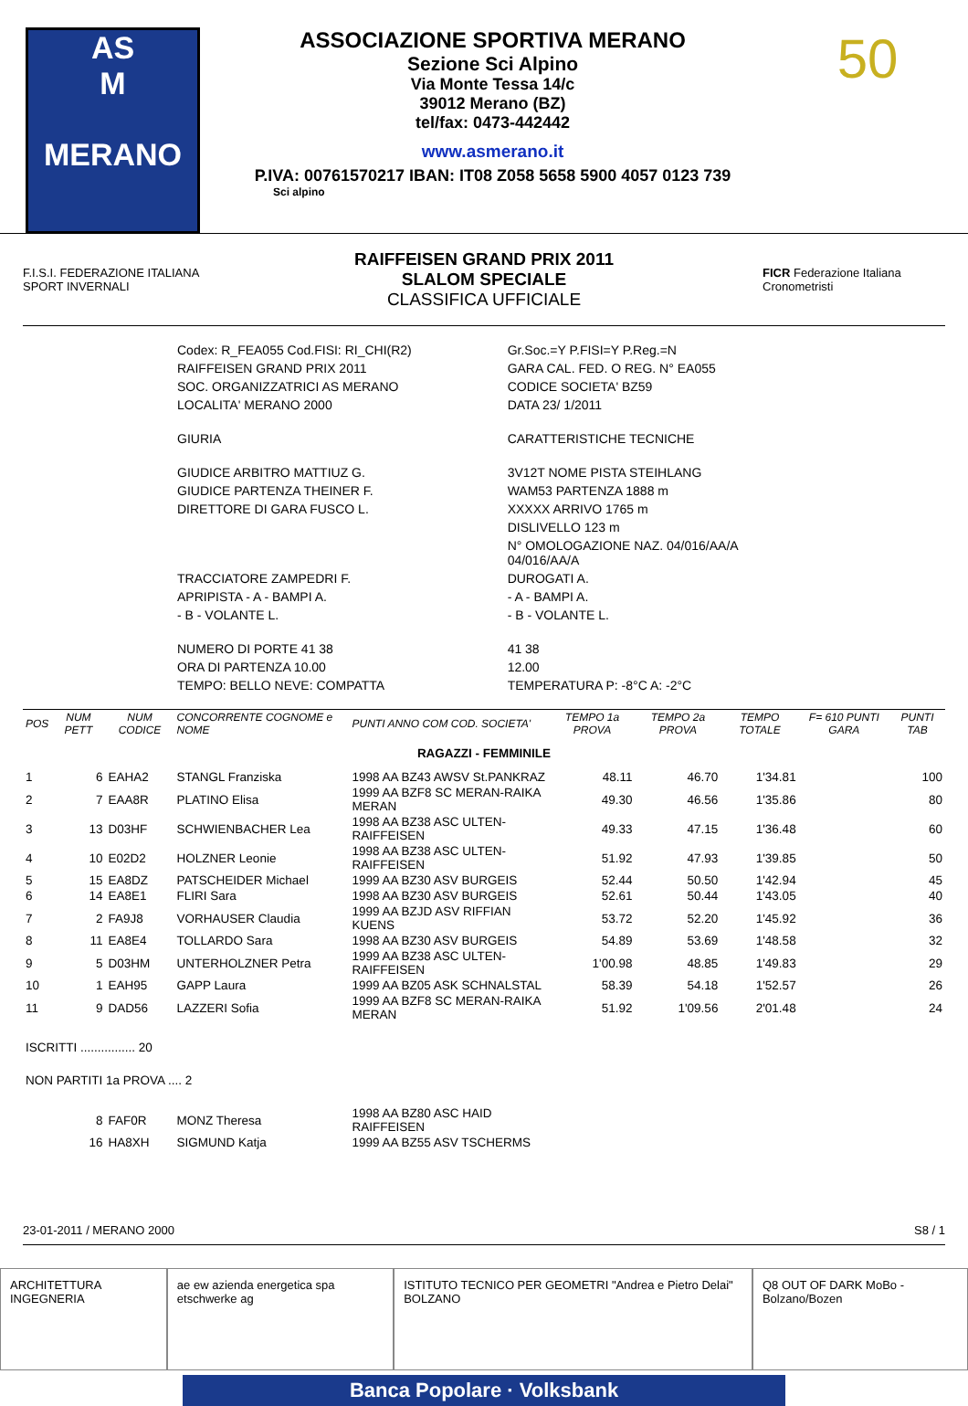AS
M
MERANO
ASSOCIAZIONE SPORTIVA MERANO
Sezione Sci Alpino
Via Monte Tessa 14/c
39012 Merano (BZ)
tel/fax: 0473-442442
www.asmerano.it
P.IVA: 00761570217 IBAN: IT08 Z058 5658 5900 4057 0123 739
Sci alpino
50
F.I.S.I. FEDERAZIONE ITALIANA SPORT INVERNALI
RAIFFEISEN GRAND PRIX 2011
SLALOM SPECIALE
CLASSIFICA UFFICIALE
FICR Federazione Italiana Cronometristi
| Codex: R_FEA055 Cod.FISI: RI_CHI(R2) | Gr.Soc.=Y P.FISI=Y P.Reg.=N |
| RAIFFEISEN GRAND PRIX 2011 | GARA CAL. FED. O REG. N° EA055 |
| SOC. ORGANIZZATRICI AS MERANO | CODICE SOCIETA' BZ59 |
| LOCALITA' MERANO 2000 | DATA 23/ 1/2011 |
| GIURIA | CARATTERISTICHE TECNICHE |
| GIUDICE ARBITRO MATTIUZ G. | 3V12T NOME PISTA STEIHLANG |
| GIUDICE PARTENZA THEINER F. | WAM53 PARTENZA 1888 m |
| DIRETTORE DI GARA FUSCO L. | XXXXX ARRIVO 1765 m |
| | DISLIVELLO 123 m |
| | N° OMOLOGAZIONE NAZ. 04/016/AA/A 04/016/AA/A |
| TRACCIATORE ZAMPEDRI F. | DUROGATI A. |
| APRIPISTA - A - BAMPI A. | - A - BAMPI A. |
| - B - VOLANTE L. | - B - VOLANTE L. |
| NUMERO DI PORTE 41 38 | 41 38 |
| ORA DI PARTENZA 10.00 | 12.00 |
| TEMPO: BELLO NEVE: COMPATTA | TEMPERATURA P: -8°C A: -2°C |
| POS | NUM PETT | NUM CODICE | CONCORRENTE COGNOME e NOME | PUNTI ANNO COM COD. SOCIETA' | TEMPO 1a PROVA | TEMPO 2a PROVA | TEMPO TOTALE | F= 610 PUNTI GARA | PUNTI TAB |
| --- | --- | --- | --- | --- | --- | --- | --- | --- | --- |
| RAGAZZI - FEMMINILE | | | | | | | | | |
| 1 | 6 | EAHA2 | STANGL Franziska | 1998 AA BZ43 AWSV St.PANKRAZ | 48.11 | 46.70 | 1'34.81 | | 100 |
| 2 | 7 | EAA8R | PLATINO Elisa | 1999 AA BZF8 SC MERAN-RAIKA MERAN | 49.30 | 46.56 | 1'35.86 | | 80 |
| 3 | 13 | D03HF | SCHWIENBACHER Lea | 1998 AA BZ38 ASC ULTEN-RAIFFEISEN | 49.33 | 47.15 | 1'36.48 | | 60 |
| 4 | 10 | E02D2 | HOLZNER Leonie | 1998 AA BZ38 ASC ULTEN-RAIFFEISEN | 51.92 | 47.93 | 1'39.85 | | 50 |
| 5 | 15 | EA8DZ | PATSCHEIDER Michael | 1999 AA BZ30 ASV BURGEIS | 52.44 | 50.50 | 1'42.94 | | 45 |
| 6 | 14 | EA8E1 | FLIRI Sara | 1998 AA BZ30 ASV BURGEIS | 52.61 | 50.44 | 1'43.05 | | 40 |
| 7 | 2 | FA9J8 | VORHAUSER Claudia | 1999 AA BZJD ASV RIFFIAN KUENS | 53.72 | 52.20 | 1'45.92 | | 36 |
| 8 | 11 | EA8E4 | TOLLARDO Sara | 1998 AA BZ30 ASV BURGEIS | 54.89 | 53.69 | 1'48.58 | | 32 |
| 9 | 5 | D03HM | UNTERHOLZNER Petra | 1999 AA BZ38 ASC ULTEN-RAIFFEISEN | 1'00.98 | 48.85 | 1'49.83 | | 29 |
| 10 | 1 | EAH95 | GAPP Laura | 1999 AA BZ05 ASK SCHNALSTAL | 58.39 | 54.18 | 1'52.57 | | 26 |
| 11 | 9 | DAD56 | LAZZERI Sofia | 1999 AA BZF8 SC MERAN-RAIKA MERAN | 51.92 | 1'09.56 | 2'01.48 | | 24 |
| ISCRITTI ................ 20 | | | | | | | | | |
| NON PARTITI 1a PROVA .... 2 | | | | | | | | | |
| | 8 | FAF0R | MONZ Theresa | 1998 AA BZ80 ASC HAID RAIFFEISEN | | | | | |
| | 16 | HA8XH | SIGMUND Katja | 1999 AA BZ55 ASV TSCHERMS | | | | | |
23-01-2011 / MERANO 2000 S8 / 1
ARCHITETTURA INGEGNERIA ae ew azienda energetica spa etschwerke ag
ISTITUTO TECNICO PER GEOMETRI "Andrea e Pietro Delai" BOLZANO
Q8 OUT OF DARK MoBo - Bolzano/Bozen
Banca Popolare · Volksbank